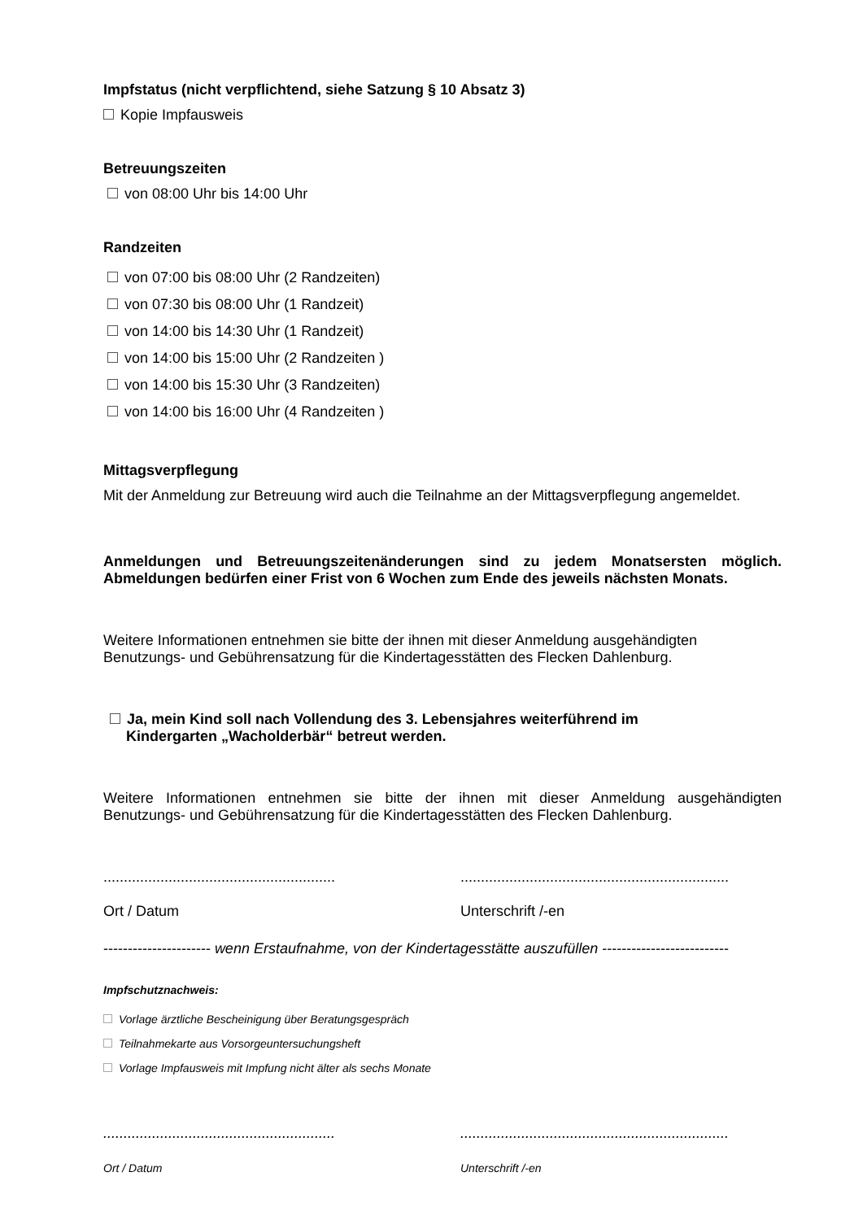Impfstatus (nicht verpflichtend, siehe Satzung § 10 Absatz 3)
Kopie Impfausweis
Betreuungszeiten
von 08:00 Uhr bis 14:00 Uhr
Randzeiten
von 07:00 bis 08:00 Uhr (2 Randzeiten)
von 07:30 bis 08:00 Uhr (1 Randzeit)
von 14:00 bis 14:30 Uhr (1 Randzeit)
von 14:00 bis 15:00 Uhr (2 Randzeiten )
von 14:00 bis 15:30 Uhr (3 Randzeiten)
von 14:00 bis 16:00 Uhr (4 Randzeiten )
Mittagsverpflegung
Mit der Anmeldung zur Betreuung wird auch die Teilnahme an der Mittagsverpflegung angemeldet.
Anmeldungen und Betreuungszeitenänderungen sind zu jedem Monatsersten möglich. Abmeldungen bedürfen einer Frist von 6 Wochen zum Ende des jeweils nächsten Monats.
Weitere Informationen entnehmen sie bitte der ihnen mit dieser Anmeldung ausgehändigten Benutzungs- und Gebührensatzung für die Kindertagesstätten des Flecken Dahlenburg.
Ja, mein Kind soll nach Vollendung des 3. Lebensjahres weiterführend im
Kindergarten „Wacholderbär“ betreut werden.
Weitere Informationen entnehmen sie bitte der ihnen mit dieser Anmeldung ausgehändigten Benutzungs- und Gebührensatzung für die Kindertagesstätten des Flecken Dahlenburg.
.........................................................
Ort / Datum
..................................................................
Unterschrift /-en
---------------------- wenn Erstaufnahme, von der Kindertagesstätte auszufüllen --------------------------
Impfschutznachweis:
Vorlage ärztliche Bescheinigung über Beratungsgespräch
Teilnahmekarte aus Vorsorgeuntersuchungsheft
Vorlage Impfausweis mit Impfung nicht älter als sechs Monate
.........................................................
Ort / Datum
..................................................................
Unterschrift /-en